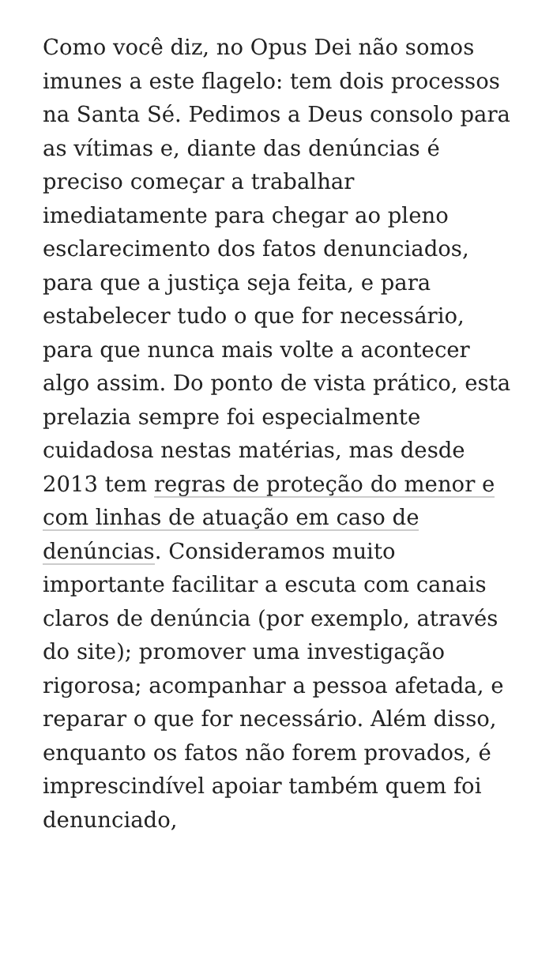Como você diz, no Opus Dei não somos imunes a este flagelo: tem dois processos na Santa Sé. Pedimos a Deus consolo para as vítimas e, diante das denúncias é preciso começar a trabalhar imediatamente para chegar ao pleno esclarecimento dos fatos denunciados, para que a justiça seja feita, e para estabelecer tudo o que for necessário, para que nunca mais volte a acontecer algo assim. Do ponto de vista prático, esta prelazia sempre foi especialmente cuidadosa nestas matérias, mas desde 2013 tem regras de proteção do menor e com linhas de atuação em caso de denúncias. Consideramos muito importante facilitar a escuta com canais claros de denúncia (por exemplo, através do site); promover uma investigação rigorosa; acompanhar a pessoa afetada, e reparar o que for necessário. Além disso, enquanto os fatos não forem provados, é imprescindível apoiar também quem foi denunciado,